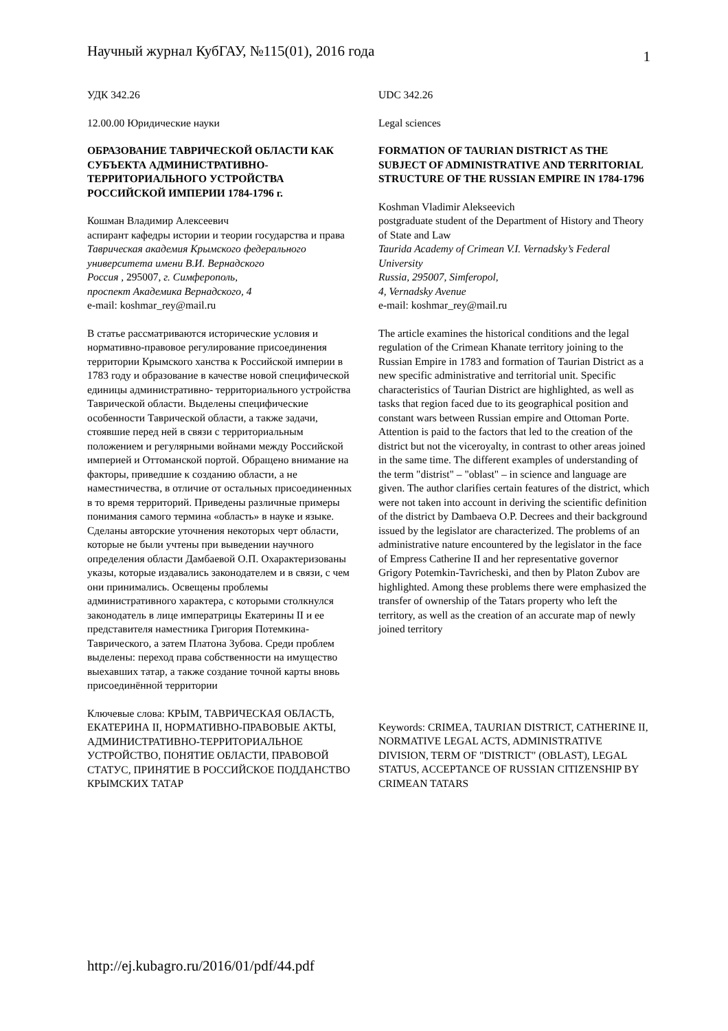Научный журнал КубГАУ, №115(01), 2016 года 1
УДК 342.26
12.00.00 Юридические науки
ОБРАЗОВАНИЕ ТАВРИЧЕСКОЙ ОБЛАСТИ КАК СУБЪЕКТА АДМИНИСТРАТИВНО-ТЕРРИТОРИАЛЬНОГО УСТРОЙСТВА РОССИЙСКОЙ ИМПЕРИИ 1784-1796 г.
Кошман Владимир Алексеевич
аспирант кафедры истории и теории государства и права
Таврическая академия Крымского федерального университета имени В.И. Вернадского
Россия , 295007, г. Симферополь,
проспект Академика Вернадского, 4
e-mail: koshmar_rey@mail.ru
В статье рассматриваются исторические условия и нормативно-правовое регулирование присоединения территории Крымского ханства к Российской империи в 1783 году и образование в качестве новой специфической единицы административно- территориального устройства Таврической области. Выделены специфические особенности Таврической области, а также задачи, стоявшие перед ней в связи с территориальным положением и регулярными войнами между Российской империей и Оттоманской портой. Обращено внимание на факторы, приведшие к созданию области, а не наместничества, в отличие от остальных присоединенных в то время территорий. Приведены различные примеры понимания самого термина «область» в науке и языке. Сделаны авторские уточнения некоторых черт области, которые не были учтены при выведении научного определения области Дамбаевой О.П. Охарактеризованы указы, которые издавались законодателем и в связи, с чем они принимались. Освещены проблемы административного характера, с которыми столкнулся законодатель в лице императрицы Екатерины II и ее представителя наместника Григория Потемкина-Таврического, а затем Платона Зубова. Среди проблем выделены: переход права собственности на имущество выехавших татар, а также создание точной карты вновь присоединённой территории
Ключевые слова: КРЫМ, ТАВРИЧЕСКАЯ ОБЛАСТЬ, ЕКАТЕРИНА II, НОРМАТИВНО-ПРАВОВЫЕ АКТЫ, АДМИНИСТРАТИВНО-ТЕРРИТОРИАЛЬНОЕ УСТРОЙСТВО, ПОНЯТИЕ ОБЛАСТИ, ПРАВОВОЙ СТАТУС, ПРИНЯТИЕ В РОССИЙСКОЕ ПОДДАНСТВО КРЫМСКИХ ТАТАР
UDC 342.26
Legal sciences
FORMATION OF TAURIAN DISTRICT AS THE SUBJECT OF ADMINISTRATIVE AND TERRITORIAL STRUCTURE OF THE RUSSIAN EMPIRE IN 1784-1796
Koshman Vladimir Alekseevich
postgraduate student of the Department of History and Theory of State and Law
Taurida Academy of Crimean V.I. Vernadsky’s Federal University
Russia, 295007, Simferopol,
4, Vernadsky Avenue
e-mail: koshmar_rey@mail.ru
The article examines the historical conditions and the legal regulation of the Crimean Khanate territory joining to the Russian Empire in 1783 and formation of Taurian District as a new specific administrative and territorial unit. Specific characteristics of Taurian District are highlighted, as well as tasks that region faced due to its geographical position and constant wars between Russian empire and Ottoman Porte. Attention is paid to the factors that led to the creation of the district but not the viceroyalty, in contrast to other areas joined in the same time. The different examples of understanding of the term "distrist" – "oblast" – in science and language are given. The author clarifies certain features of the district, which were not taken into account in deriving the scientific definition of the district by Dambaeva O.P. Decrees and their background issued by the legislator are characterized. The problems of an administrative nature encountered by the legislator in the face of Empress Catherine II and her representative governor Grigory Potemkin-Tavricheski, and then by Platon Zubov are highlighted. Among these problems there were emphasized the transfer of ownership of the Tatars property who left the territory, as well as the creation of an accurate map of newly joined territory
Keywords: CRIMEA, TAURIAN DISTRICT, CATHERINE II, NORMATIVE LEGAL ACTS, ADMINISTRATIVE DIVISION, TERM OF "DISTRICT" (OBLAST), LEGAL STATUS, ACCEPTANCE OF RUSSIAN CITIZENSHIP BY CRIMEAN TATARS
http://ej.kubagro.ru/2016/01/pdf/44.pdf